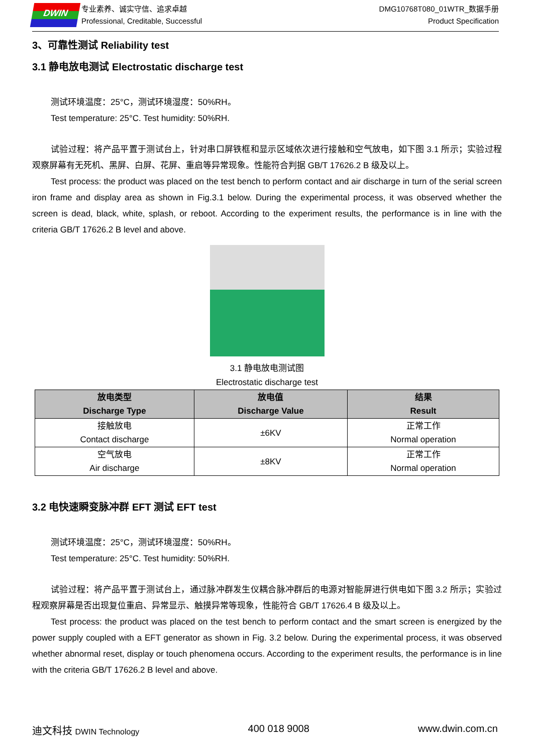DWIN
专业素养、诚实守信、追求卓越
Professional, Creditable, Successful
DMG10768T080_01WTR_数据手册
Product Specification
3、可靠性测试 Reliability test
3.1 静电放电测试 Electrostatic discharge test
测试环境温度：25°C，测试环境湿度：50%RH。
Test temperature: 25°C. Test humidity: 50%RH.
试验过程：将产品平置于测试台上，针对串口屏铁框和显示区域依次进行接触和空气放电，如下图 3.1 所示；实验过程观察屏幕有无死机、黑屏、白屏、花屏、重启等异常现象。性能符合判据 GB/T 17626.2 B 级及以上。
Test process: the product was placed on the test bench to perform contact and air discharge in turn of the serial screen iron frame and display area as shown in Fig.3.1 below. During the experimental process, it was observed whether the screen is dead, black, white, splash, or reboot. According to the experiment results, the performance is in line with the criteria GB/T 17626.2 B level and above.
3.1 静电放电测试图
Electrostatic discharge test
| 放电类型 Discharge Type | 放电值 Discharge Value | 结果 Result |
| --- | --- | --- |
| 接触放电 Contact discharge | ±6KV | 正常工作 Normal operation |
| 空气放电 Air discharge | ±8KV | 正常工作 Normal operation |
3.2 电快速瞬变脉冲群 EFT 测试 EFT test
测试环境温度：25°C，测试环境湿度：50%RH。
Test temperature: 25°C. Test humidity: 50%RH.
试验过程：将产品平置于测试台上，通过脉冲群发生仪耦合脉冲群后的电源对智能屏进行供电如下图 3.2 所示；实验过程观察屏幕是否出现复位重启、异常显示、触摸异常等现象，性能符合 GB/T 17626.4 B 级及以上。
Test process: the product was placed on the test bench to perform contact and the smart screen is energized by the power supply coupled with a EFT generator as shown in Fig. 3.2 below. During the experimental process, it was observed whether abnormal reset, display or touch phenomena occurs. According to the experiment results, the performance is in line with the criteria GB/T 17626.2 B level and above.
迪文科技 DWIN Technology 400 018 9008 www.dwin.com.cn